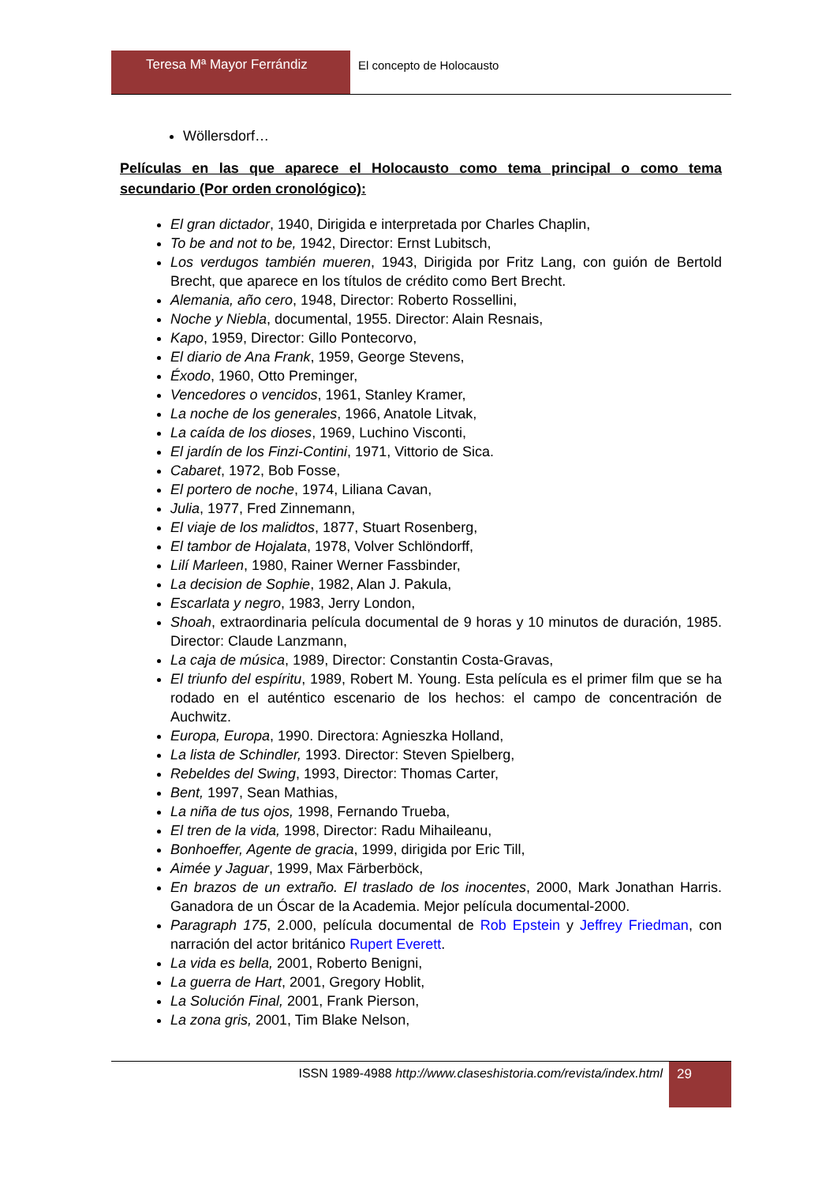Teresa Mª Mayor Ferrándiz El concepto de Holocausto
Wöllersdorf…
Películas en las que aparece el Holocausto como tema principal o como tema secundario (Por orden cronológico):
El gran dictador, 1940, Dirigida e interpretada por Charles Chaplin,
To be and not to be, 1942, Director: Ernst Lubitsch,
Los verdugos también mueren, 1943, Dirigida por Fritz Lang, con guión de Bertold Brecht, que aparece en los títulos de crédito como Bert Brecht.
Alemania, año cero, 1948, Director: Roberto Rossellini,
Noche y Niebla, documental, 1955. Director: Alain Resnais,
Kapo, 1959, Director: Gillo Pontecorvo,
El diario de Ana Frank, 1959, George Stevens,
Éxodo, 1960, Otto Preminger,
Vencedores o vencidos, 1961, Stanley Kramer,
La noche de los generales, 1966, Anatole Litvak,
La caída de los dioses, 1969, Luchino Visconti,
El jardín de los Finzi-Contini, 1971, Vittorio de Sica.
Cabaret, 1972, Bob Fosse,
El portero de noche, 1974, Liliana Cavan,
Julia, 1977, Fred Zinnemann,
El viaje de los malidtos, 1877, Stuart Rosenberg,
El tambor de Hojalata, 1978, Volver Schlöndorff,
Lilí Marleen, 1980, Rainer Werner Fassbinder,
La decision de Sophie, 1982, Alan J. Pakula,
Escarlata y negro, 1983, Jerry London,
Shoah, extraordinaria película documental de 9 horas y 10 minutos de duración, 1985. Director: Claude Lanzmann,
La caja de música, 1989, Director: Constantin Costa-Gravas,
El triunfo del espíritu, 1989, Robert M. Young. Esta película es el primer film que se ha rodado en el auténtico escenario de los hechos: el campo de concentración de Auchwitz.
Europa, Europa, 1990. Directora: Agnieszka Holland,
La lista de Schindler, 1993. Director: Steven Spielberg,
Rebeldes del Swing, 1993, Director: Thomas Carter,
Bent, 1997, Sean Mathias,
La niña de tus ojos, 1998, Fernando Trueba,
El tren de la vida, 1998, Director: Radu Mihaileanu,
Bonhoeffer, Agente de gracia, 1999, dirigida por Eric Till,
Aimée y Jaguar, 1999, Max Färberböck,
En brazos de un extraño. El traslado de los inocentes, 2000, Mark Jonathan Harris. Ganadora de un Óscar de la Academia. Mejor película documental-2000.
Paragraph 175, 2.000, película documental de Rob Epstein y Jeffrey Friedman, con narración del actor británico Rupert Everett.
La vida es bella, 2001, Roberto Benigni,
La guerra de Hart, 2001, Gregory Hoblit,
La Solución Final, 2001, Frank Pierson,
La zona gris, 2001, Tim Blake Nelson,
ISSN 1989-4988 http://www.claseshistoria.com/revista/index.html
29